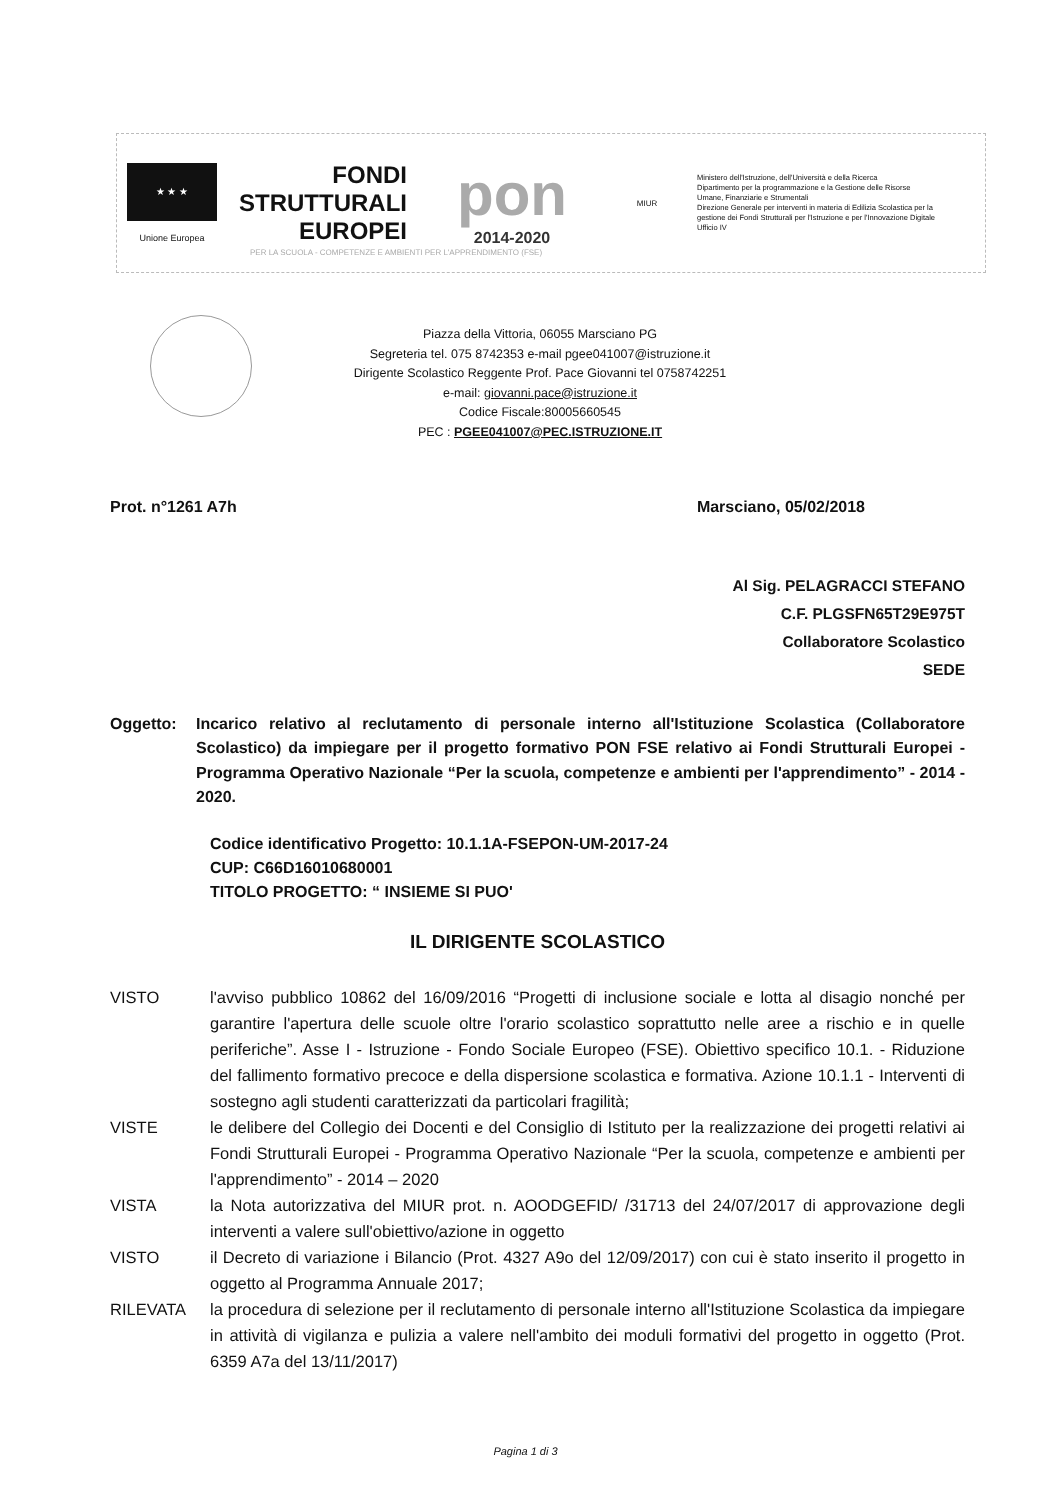★ ★ ★
Unione Europea
FONDI
STRUTTURALI
EUROPEI
pon
2014-2020
MIUR
Ministero dell'Istruzione, dell'Università e della Ricerca
Dipartimento per la programmazione e la Gestione delle Risorse Umane, Finanziarie e Strumentali
Direzione Generale per interventi in materia di Edilizia Scolastica per la gestione dei Fondi Strutturali per l'Istruzione e per l'Innovazione Digitale
Ufficio IV
PER LA SCUOLA - COMPETENZE E AMBIENTI PER L'APPRENDIMENTO (FSE)
Piazza della Vittoria, 06055 Marsciano PG
Segreteria tel. 075 8742353 e-mail pgee041007@istruzione.it
Dirigente Scolastico Reggente Prof. Pace Giovanni tel 0758742251
e-mail: giovanni.pace@istruzione.it
Codice Fiscale:80005660545
PEC : PGEE041007@PEC.ISTRUZIONE.IT
Prot. n°1261 A7h Marsciano, 05/02/2018
Al Sig. PELAGRACCI STEFANO
C.F. PLGSFN65T29E975T
Collaboratore Scolastico
SEDE
Oggetto: Incarico relativo al reclutamento di personale interno all'Istituzione Scolastica (Collaboratore Scolastico) da impiegare per il progetto formativo PON FSE relativo ai Fondi Strutturali Europei - Programma Operativo Nazionale “Per la scuola, competenze e ambienti per l'apprendimento” - 2014 - 2020.
Codice identificativo Progetto: 10.1.1A-FSEPON-UM-2017-24
CUP: C66D16010680001
TITOLO PROGETTO: “ INSIEME SI PUO'
IL DIRIGENTE SCOLASTICO
VISTO l'avviso pubblico 10862 del 16/09/2016 “Progetti di inclusione sociale e lotta al disagio nonché per garantire l'apertura delle scuole oltre l'orario scolastico soprattutto nelle aree a rischio e in quelle periferiche”. Asse I - Istruzione - Fondo Sociale Europeo (FSE). Obiettivo specifico 10.1. - Riduzione del fallimento formativo precoce e della dispersione scolastica e formativa. Azione 10.1.1 - Interventi di sostegno agli studenti caratterizzati da particolari fragilità;
VISTE le delibere del Collegio dei Docenti e del Consiglio di Istituto per la realizzazione dei progetti relativi ai Fondi Strutturali Europei - Programma Operativo Nazionale “Per la scuola, competenze e ambienti per l'apprendimento” - 2014 – 2020
VISTA la Nota autorizzativa del MIUR prot. n. AOODGEFID/ /31713 del 24/07/2017 di approvazione degli interventi a valere sull'obiettivo/azione in oggetto
VISTO il Decreto di variazione i Bilancio (Prot. 4327 A9o del 12/09/2017) con cui è stato inserito il progetto in oggetto al Programma Annuale 2017;
RILEVATA la procedura di selezione per il reclutamento di personale interno all'Istituzione Scolastica da impiegare in attività di vigilanza e pulizia a valere nell'ambito dei moduli formativi del progetto in oggetto (Prot. 6359 A7a del 13/11/2017)
Pagina 1 di 3